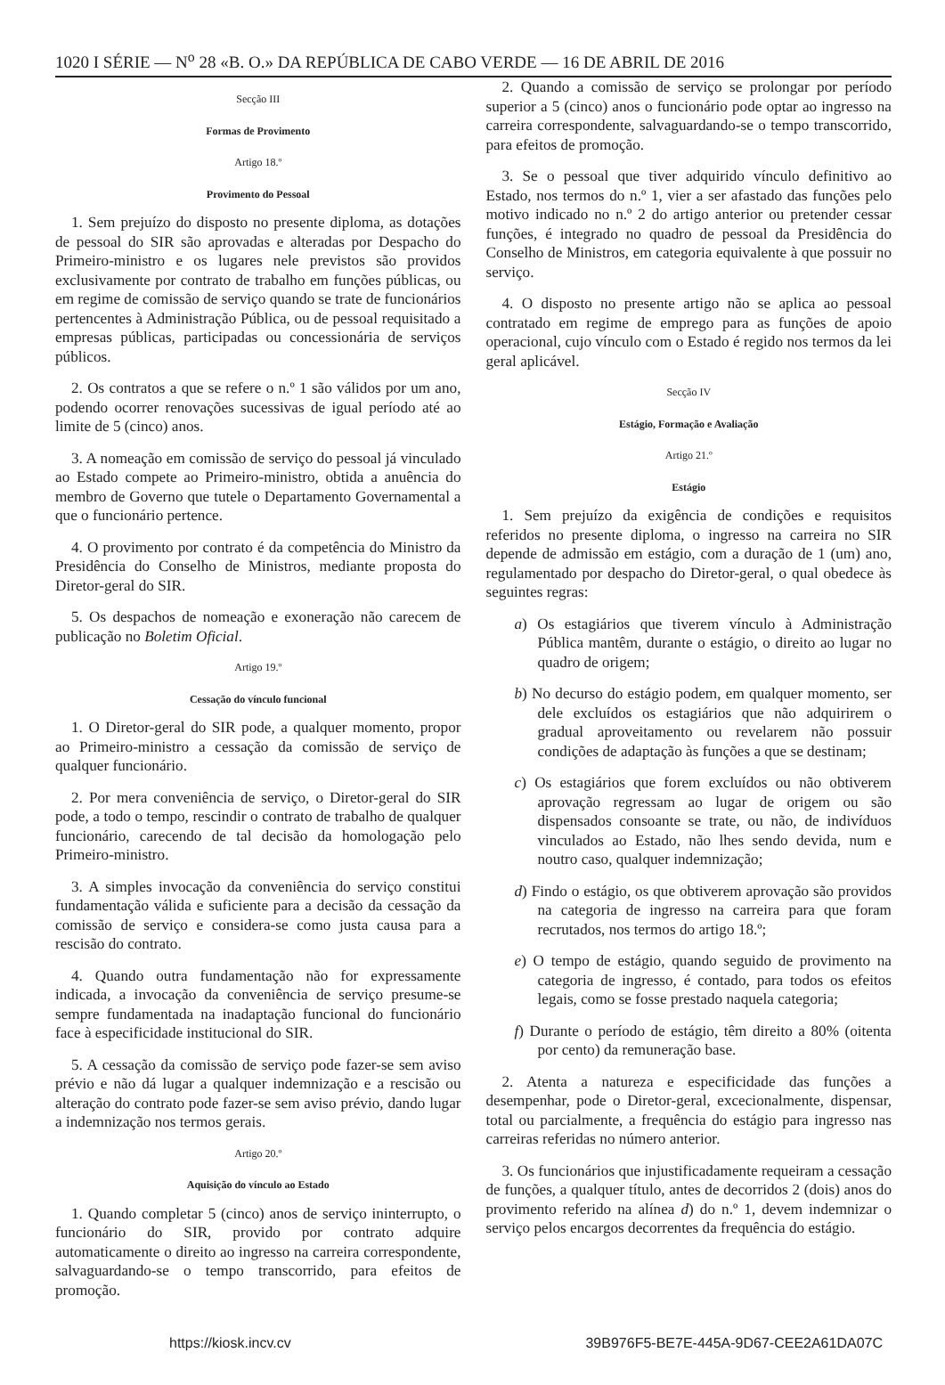1020 I SÉRIE — N<sup>o</sup> 28 «B. O.» DA REPÚBLICA DE CABO VERDE — 16 DE ABRIL DE 2016
Secção III
Formas de Provimento
Artigo 18.º
Provimento do Pessoal
1. Sem prejuízo do disposto no presente diploma, as dotações de pessoal do SIR são aprovadas e alteradas por Despacho do Primeiro-ministro e os lugares nele previstos são providos exclusivamente por contrato de trabalho em funções públicas, ou em regime de comissão de serviço quando se trate de funcionários pertencentes à Administração Pública, ou de pessoal requisitado a empresas públicas, participadas ou concessionária de serviços públicos.
2. Os contratos a que se refere o n.º 1 são válidos por um ano, podendo ocorrer renovações sucessivas de igual período até ao limite de 5 (cinco) anos.
3. A nomeação em comissão de serviço do pessoal já vinculado ao Estado compete ao Primeiro-ministro, obtida a anuência do membro de Governo que tutele o Departamento Governamental a que o funcionário pertence.
4. O provimento por contrato é da competência do Ministro da Presidência do Conselho de Ministros, mediante proposta do Diretor-geral do SIR.
5. Os despachos de nomeação e exoneração não carecem de publicação no Boletim Oficial.
Artigo 19.º
Cessação do vínculo funcional
1. O Diretor-geral do SIR pode, a qualquer momento, propor ao Primeiro-ministro a cessação da comissão de serviço de qualquer funcionário.
2. Por mera conveniência de serviço, o Diretor-geral do SIR pode, a todo o tempo, rescindir o contrato de trabalho de qualquer funcionário, carecendo de tal decisão da homologação pelo Primeiro-ministro.
3. A simples invocação da conveniência do serviço constitui fundamentação válida e suficiente para a decisão da cessação da comissão de serviço e considera-se como justa causa para a rescisão do contrato.
4. Quando outra fundamentação não for expressamente indicada, a invocação da conveniência de serviço presume-se sempre fundamentada na inadaptação funcional do funcionário face à especificidade institucional do SIR.
5. A cessação da comissão de serviço pode fazer-se sem aviso prévio e não dá lugar a qualquer indemnização e a rescisão ou alteração do contrato pode fazer-se sem aviso prévio, dando lugar a indemnização nos termos gerais.
Artigo 20.º
Aquisição do vínculo ao Estado
1. Quando completar 5 (cinco) anos de serviço ininterrupto, o funcionário do SIR, provido por contrato adquire automaticamente o direito ao ingresso na carreira correspondente, salvaguardando-se o tempo transcorrido, para efeitos de promoção.
2. Quando a comissão de serviço se prolongar por período superior a 5 (cinco) anos o funcionário pode optar ao ingresso na carreira correspondente, salvaguardando-se o tempo transcorrido, para efeitos de promoção.
3. Se o pessoal que tiver adquirido vínculo definitivo ao Estado, nos termos do n.º 1, vier a ser afastado das funções pelo motivo indicado no n.º 2 do artigo anterior ou pretender cessar funções, é integrado no quadro de pessoal da Presidência do Conselho de Ministros, em categoria equivalente à que possuir no serviço.
4. O disposto no presente artigo não se aplica ao pessoal contratado em regime de emprego para as funções de apoio operacional, cujo vínculo com o Estado é regido nos termos da lei geral aplicável.
Secção IV
Estágio, Formação e Avaliação
Artigo 21.º
Estágio
1. Sem prejuízo da exigência de condições e requisitos referidos no presente diploma, o ingresso na carreira no SIR depende de admissão em estágio, com a duração de 1 (um) ano, regulamentado por despacho do Diretor-geral, o qual obedece às seguintes regras:
a) Os estagiários que tiverem vínculo à Administração Pública mantêm, durante o estágio, o direito ao lugar no quadro de origem;
b) No decurso do estágio podem, em qualquer momento, ser dele excluídos os estagiários que não adquirirem o gradual aproveitamento ou revelarem não possuir condições de adaptação às funções a que se destinam;
c) Os estagiários que forem excluídos ou não obtiverem aprovação regressam ao lugar de origem ou são dispensados consoante se trate, ou não, de indivíduos vinculados ao Estado, não lhes sendo devida, num e noutro caso, qualquer indemnização;
d) Findo o estágio, os que obtiverem aprovação são providos na categoria de ingresso na carreira para que foram recrutados, nos termos do artigo 18.º;
e) O tempo de estágio, quando seguido de provimento na categoria de ingresso, é contado, para todos os efeitos legais, como se fosse prestado naquela categoria;
f) Durante o período de estágio, têm direito a 80% (oitenta por cento) da remuneração base.
2. Atenta a natureza e especificidade das funções a desempenhar, pode o Diretor-geral, excecionalmente, dispensar, total ou parcialmente, a frequência do estágio para ingresso nas carreiras referidas no número anterior.
3. Os funcionários que injustificadamente requeiram a cessação de funções, a qualquer título, antes de decorridos 2 (dois) anos do provimento referido na alínea d) do n.º 1, devem indemnizar o serviço pelos encargos decorrentes da frequência do estágio.
https://kiosk.incv.cv 39B976F5-BE7E-445A-9D67-CEE2A61DA07C